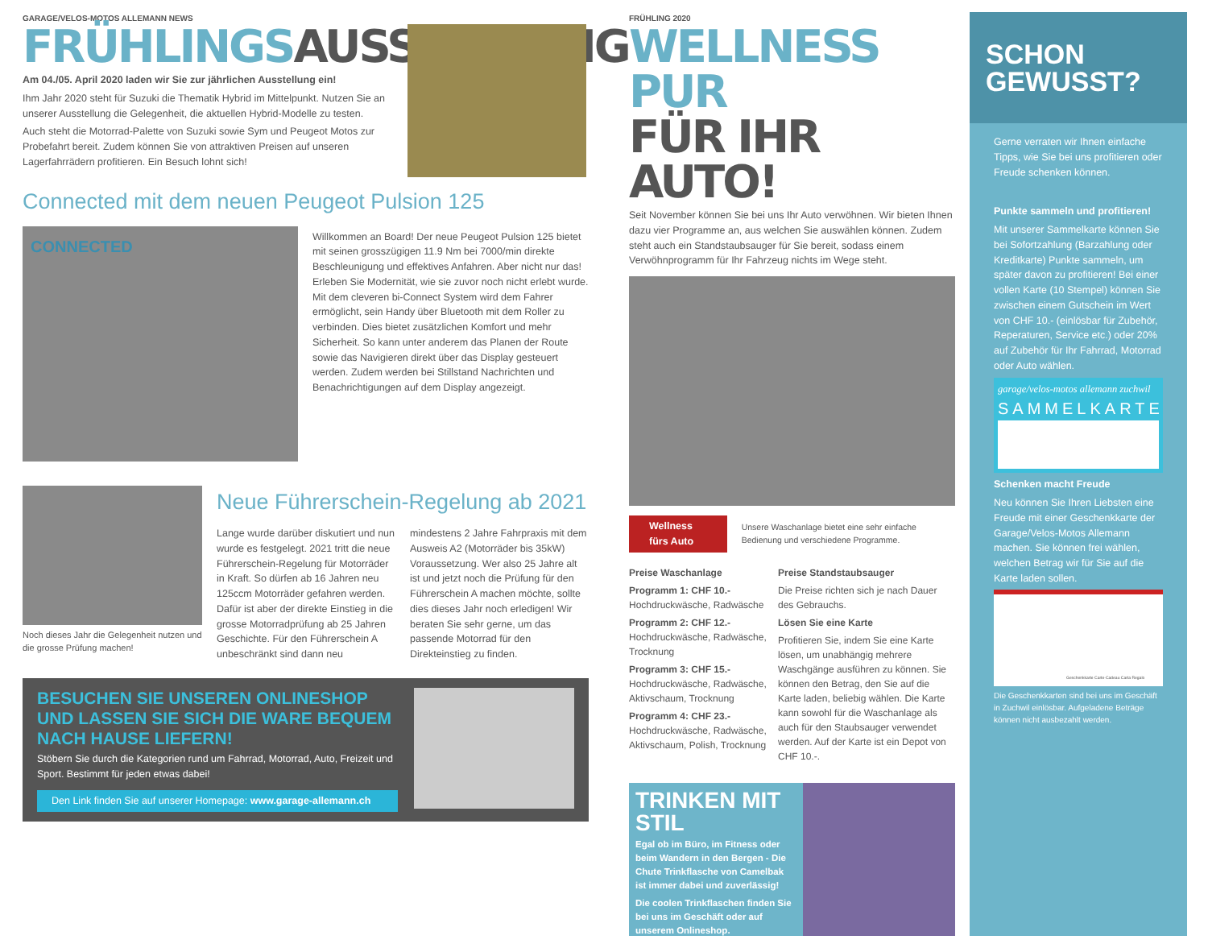GARAGE/VELOS-MOTOS ALLEMANN NEWS
FRÜHLINGSAUSSTELLUNG
Am 04./05. April 2020 laden wir Sie zur jährlichen Ausstellung ein!
Ihm Jahr 2020 steht für Suzuki die Thematik Hybrid im Mittelpunkt. Nutzen Sie an unserer Ausstellung die Gelegenheit, die aktuellen Hybrid-Modelle zu testen.
Auch steht die Motorrad-Palette von Suzuki sowie Sym und Peugeot Motos zur Probefahrt bereit. Zudem können Sie von attraktiven Preisen auf unseren Lagerfahrrädern profitieren. Ein Besuch lohnt sich!
Connected mit dem neuen Peugeot Pulsion 125
CONNECTED
Willkommen an Board! Der neue Peugeot Pulsion 125 bietet mit seinen grosszügigen 11.9 Nm bei 7000/min direkte Beschleunigung und effektives Anfahren. Aber nicht nur das! Erleben Sie Modernität, wie sie zuvor noch nicht erlebt wurde. Mit dem cleveren bi-Connect System wird dem Fahrer ermöglicht, sein Handy über Bluetooth mit dem Roller zu verbinden. Dies bietet zusätzlichen Komfort und mehr Sicherheit. So kann unter anderem das Planen der Route sowie das Navigieren direkt über das Display gesteuert werden. Zudem werden bei Stillstand Nachrichten und Benachrichtigungen auf dem Display angezeigt.
Noch dieses Jahr die Gelegenheit nutzen und die grosse Prüfung machen!
Neue Führerschein-Regelung ab 2021
Lange wurde darüber diskutiert und nun wurde es festgelegt. 2021 tritt die neue Führerschein-Regelung für Motorräder in Kraft. So dürfen ab 16 Jahren neu 125ccm Motorräder gefahren werden. Dafür ist aber der direkte Einstieg in die grosse Motorradprüfung ab 25 Jahren Geschichte. Für den Führerschein A unbeschränkt sind dann neu mindestens 2 Jahre Fahrpraxis mit dem Ausweis A2 (Motorräder bis 35kW) Voraussetzung. Wer also 25 Jahre alt ist und jetzt noch die Prüfung für den Führerschein A machen möchte, sollte dies dieses Jahr noch erledigen! Wir beraten Sie sehr gerne, um das passende Motorrad für den Direkteinstieg zu finden.
BESUCHEN SIE UNSEREN ONLINESHOP UND LASSEN SIE SICH DIE WARE BEQUEM NACH HAUSE LIEFERN!
Stöbern Sie durch die Kategorien rund um Fahrrad, Motorrad, Auto, Freizeit und Sport. Bestimmt für jeden etwas dabei!
Den Link finden Sie auf unserer Homepage: www.garage-allemann.ch
FRÜHLING 2020
WELLNESS PUR
FÜR IHR AUTO!
Seit November können Sie bei uns Ihr Auto verwöhnen. Wir bieten Ihnen dazu vier Programme an, aus welchen Sie auswählen können. Zudem steht auch ein Standstaubsauger für Sie bereit, sodass einem Verwöhnprogramm für Ihr Fahrzeug nichts im Wege steht.
Wellness fürs Auto
Unsere Waschanlage bietet eine sehr einfache Bedienung und verschiedene Programme.
Preise Waschanlage
Programm 1: CHF 10.-
Hochdruckwäsche, Radwäsche
Programm 2: CHF 12.-
Hochdruckwäsche, Radwäsche, Trocknung
Programm 3: CHF 15.-
Hochdruckwäsche, Radwäsche, Aktivschaum, Trocknung
Programm 4: CHF 23.-
Hochdruckwäsche, Radwäsche, Aktivschaum, Polish, Trocknung
Preise Standstaubsauger
Die Preise richten sich je nach Dauer des Gebrauchs.
Lösen Sie eine Karte
Profitieren Sie, indem Sie eine Karte lösen, um unabhängig mehrere Waschgänge ausführen zu können. Sie können den Betrag, den Sie auf die Karte laden, beliebig wählen. Die Karte kann sowohl für die Waschanlage als auch für den Staubsauger verwendet werden. Auf der Karte ist ein Depot von CHF 10.-.
TRINKEN MIT STIL
Egal ob im Büro, im Fitness oder beim Wandern in den Bergen - Die Chute Trinkflasche von Camelbak ist immer dabei und zuverlässig!
Die coolen Trinkflaschen finden Sie bei uns im Geschäft oder auf unserem Onlineshop.
SCHON GEWUSST?
Gerne verraten wir Ihnen einfache Tipps, wie Sie bei uns profitieren oder Freude schenken können.
Punkte sammeln und profitieren!
Mit unserer Sammelkarte können Sie bei Sofortzahlung (Barzahlung oder Kreditkarte) Punkte sammeln, um später davon zu profitieren! Bei einer vollen Karte (10 Stempel) können Sie zwischen einem Gutschein im Wert von CHF 10.- (einlösbar für Zubehör, Reperaturen, Service etc.) oder 20% auf Zubehör für Ihr Fahrrad, Motorrad oder Auto wählen.
garage/velos-motos allemann zuchwil
SAMMELKARTE
Schenken macht Freude
Neu können Sie Ihren Liebsten eine Freude mit einer Geschenkkarte der Garage/Velos-Motos Allemann machen. Sie können frei wählen, welchen Betrag wir für Sie auf die Karte laden sollen.
Geschenkkarte Carte-Cadeau Carta Regalo
Die Geschenkkarten sind bei uns im Geschäft in Zuchwil einlösbar. Aufgeladene Beträge können nicht ausbezahlt werden.